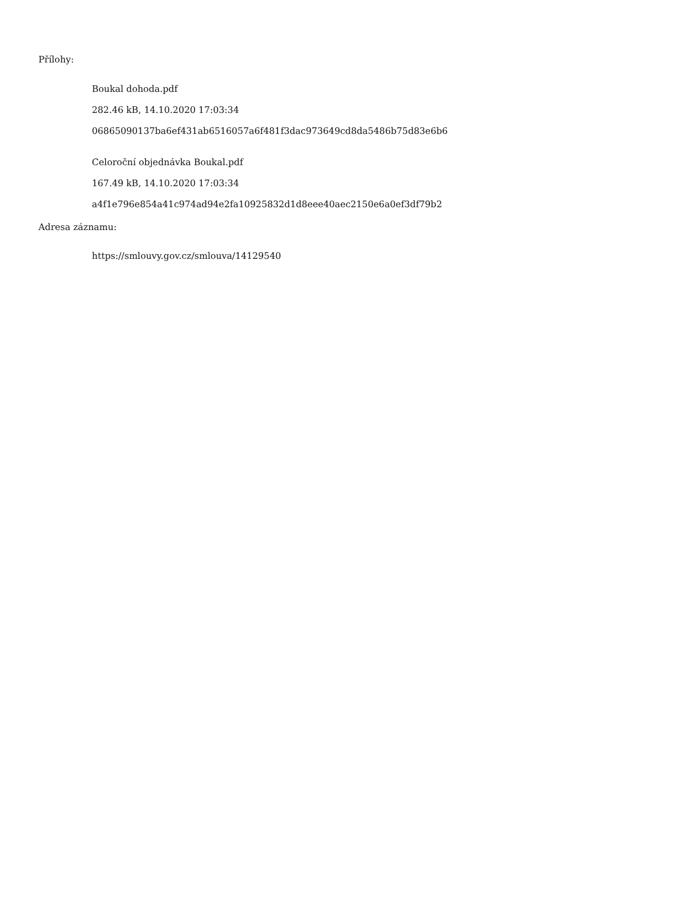Přílohy:
Boukal dohoda.pdf
282.46 kB, 14.10.2020 17:03:34
06865090137ba6ef431ab6516057a6f481f3dac973649cd8da5486b75d83e6b6
Celoroční objednávka Boukal.pdf
167.49 kB, 14.10.2020 17:03:34
a4f1e796e854a41c974ad94e2fa10925832d1d8eee40aec2150e6a0ef3df79b2
Adresa záznamu:
https://smlouvy.gov.cz/smlouva/14129540